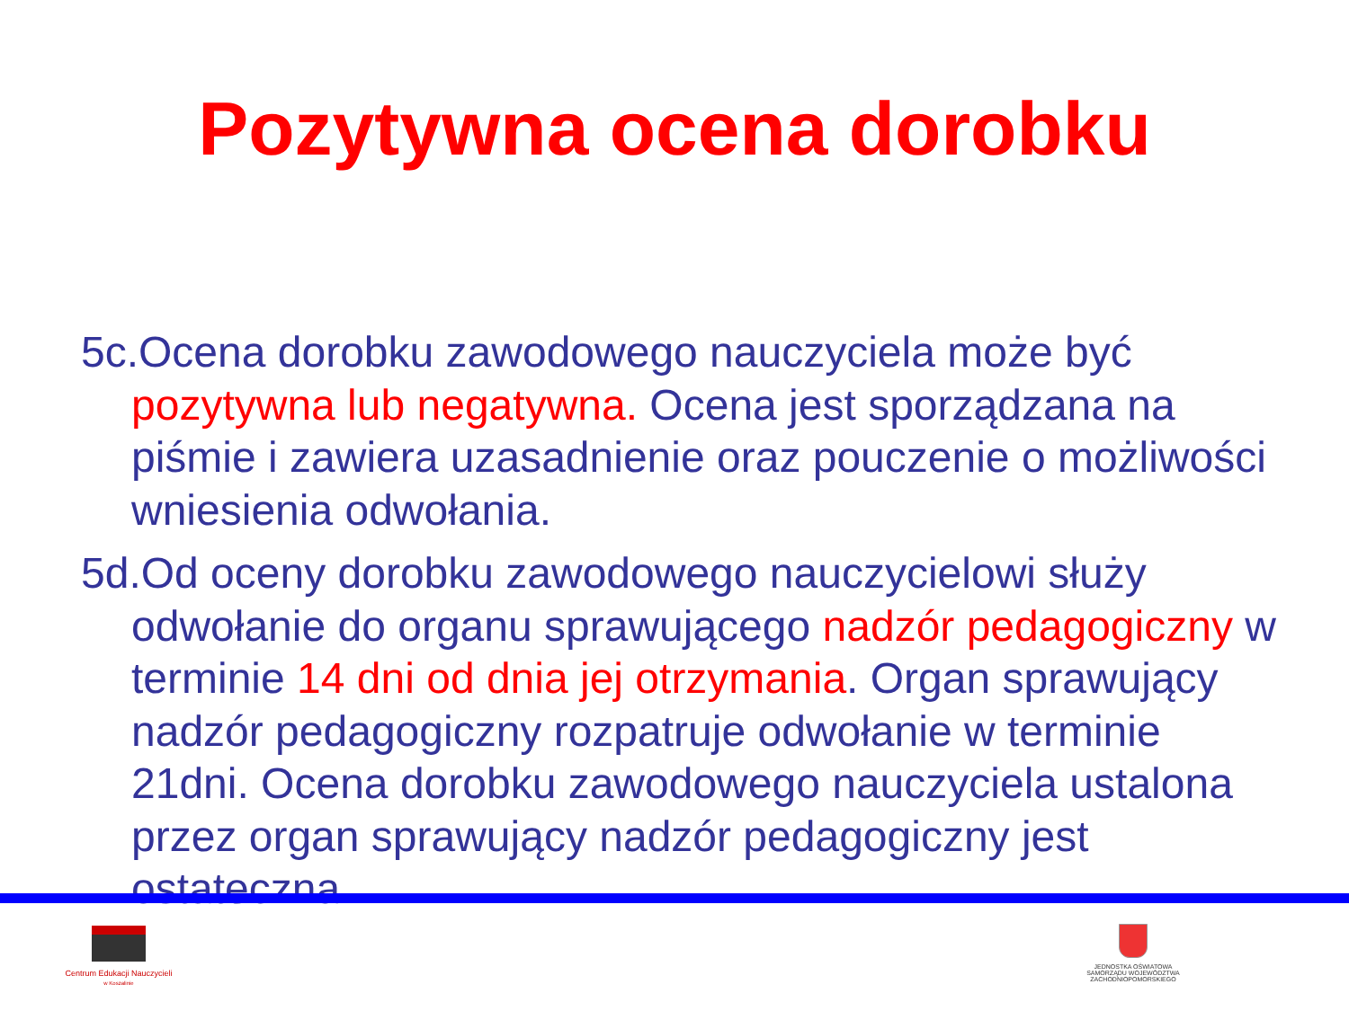Pozytywna ocena dorobku
5c.Ocena dorobku zawodowego nauczyciela może być pozytywna lub negatywna. Ocena jest sporządzana na piśmie i zawiera uzasadnienie oraz pouczenie o możliwości wniesienia odwołania.
5d.Od oceny dorobku zawodowego nauczycielowi służy odwołanie do organu sprawującego nadzór pedagogiczny w terminie 14 dni od dnia jej otrzymania. Organ sprawujący nadzór pedagogiczny rozpatruje odwołanie w terminie 21dni. Ocena dorobku zawodowego nauczyciela ustalona przez organ sprawujący nadzór pedagogiczny jest ostateczna.
Centrum Edukacji Nauczycieli
w Koszalinie
JEDNOSTKA OŚWIATOWA
SAMORZĄDU WOJEWÓDZTWA
ZACHODNIOPOMORSKIEGO